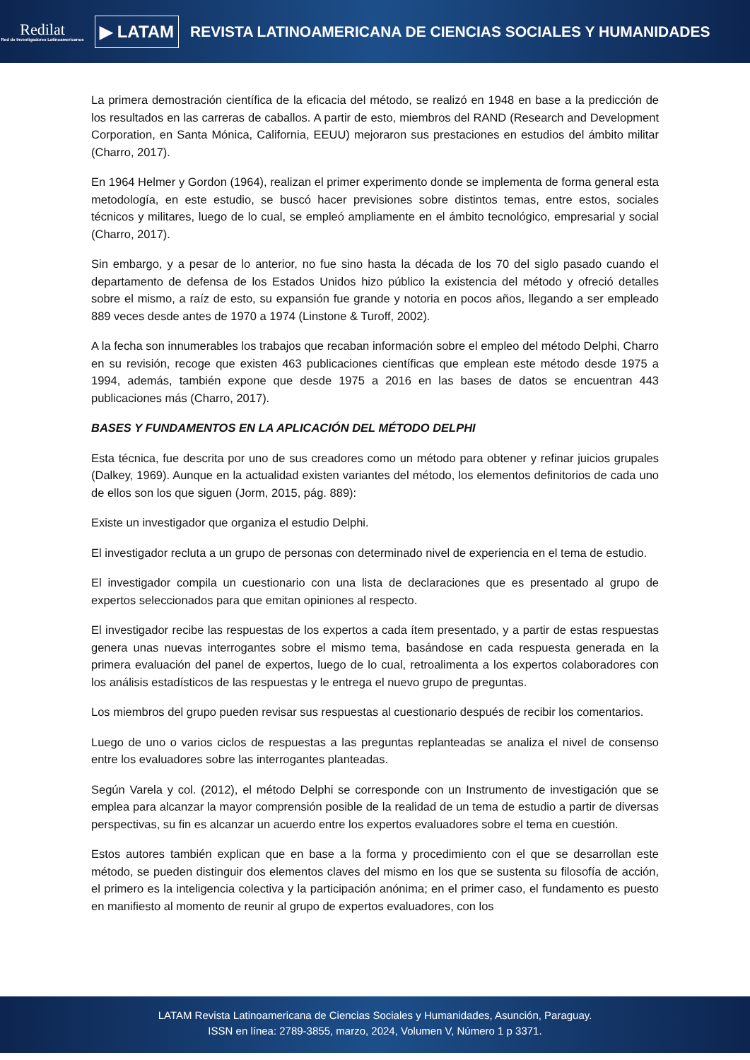Redilat
Red de Investigadores Latinoamericanos
▶ LATAM
REVISTA LATINOAMERICANA DE CIENCIAS SOCIALES Y HUMANIDADES
La primera demostración científica de la eficacia del método, se realizó en 1948 en base a la predicción de los resultados en las carreras de caballos. A partir de esto, miembros del RAND (Research and Development Corporation, en Santa Mónica, California, EEUU) mejoraron sus prestaciones en estudios del ámbito militar (Charro, 2017).
En 1964 Helmer y Gordon (1964), realizan el primer experimento donde se implementa de forma general esta metodología, en este estudio, se buscó hacer previsiones sobre distintos temas, entre estos, sociales técnicos y militares, luego de lo cual, se empleó ampliamente en el ámbito tecnológico, empresarial y social (Charro, 2017).
Sin embargo, y a pesar de lo anterior, no fue sino hasta la década de los 70 del siglo pasado cuando el departamento de defensa de los Estados Unidos hizo público la existencia del método y ofreció detalles sobre el mismo, a raíz de esto, su expansión fue grande y notoria en pocos años, llegando a ser empleado 889 veces desde antes de 1970 a 1974 (Linstone & Turoff, 2002).
A la fecha son innumerables los trabajos que recaban información sobre el empleo del método Delphi, Charro en su revisión, recoge que existen 463 publicaciones científicas que emplean este método desde 1975 a 1994, además, también expone que desde 1975 a 2016 en las bases de datos se encuentran 443 publicaciones más (Charro, 2017).
BASES Y FUNDAMENTOS EN LA APLICACIÓN DEL MÉTODO DELPHI
Esta técnica, fue descrita por uno de sus creadores como un método para obtener y refinar juicios grupales (Dalkey, 1969). Aunque en la actualidad existen variantes del método, los elementos definitorios de cada uno de ellos son los que siguen (Jorm, 2015, pág. 889):
Existe un investigador que organiza el estudio Delphi.
El investigador recluta a un grupo de personas con determinado nivel de experiencia en el tema de estudio.
El investigador compila un cuestionario con una lista de declaraciones que es presentado al grupo de expertos seleccionados para que emitan opiniones al respecto.
El investigador recibe las respuestas de los expertos a cada ítem presentado, y a partir de estas respuestas genera unas nuevas interrogantes sobre el mismo tema, basándose en cada respuesta generada en la primera evaluación del panel de expertos, luego de lo cual, retroalimenta a los expertos colaboradores con los análisis estadísticos de las respuestas y le entrega el nuevo grupo de preguntas.
Los miembros del grupo pueden revisar sus respuestas al cuestionario después de recibir los comentarios.
Luego de uno o varios ciclos de respuestas a las preguntas replanteadas se analiza el nivel de consenso entre los evaluadores sobre las interrogantes planteadas.
Según Varela y col. (2012), el método Delphi se corresponde con un Instrumento de investigación que se emplea para alcanzar la mayor comprensión posible de la realidad de un tema de estudio a partir de diversas perspectivas, su fin es alcanzar un acuerdo entre los expertos evaluadores sobre el tema en cuestión.
Estos autores también explican que en base a la forma y procedimiento con el que se desarrollan este método, se pueden distinguir dos elementos claves del mismo en los que se sustenta su filosofía de acción, el primero es la inteligencia colectiva y la participación anónima; en el primer caso, el fundamento es puesto en manifiesto al momento de reunir al grupo de expertos evaluadores, con los
LATAM Revista Latinoamericana de Ciencias Sociales y Humanidades, Asunción, Paraguay.
ISSN en línea: 2789-3855, marzo, 2024, Volumen V, Número 1 p 3371.